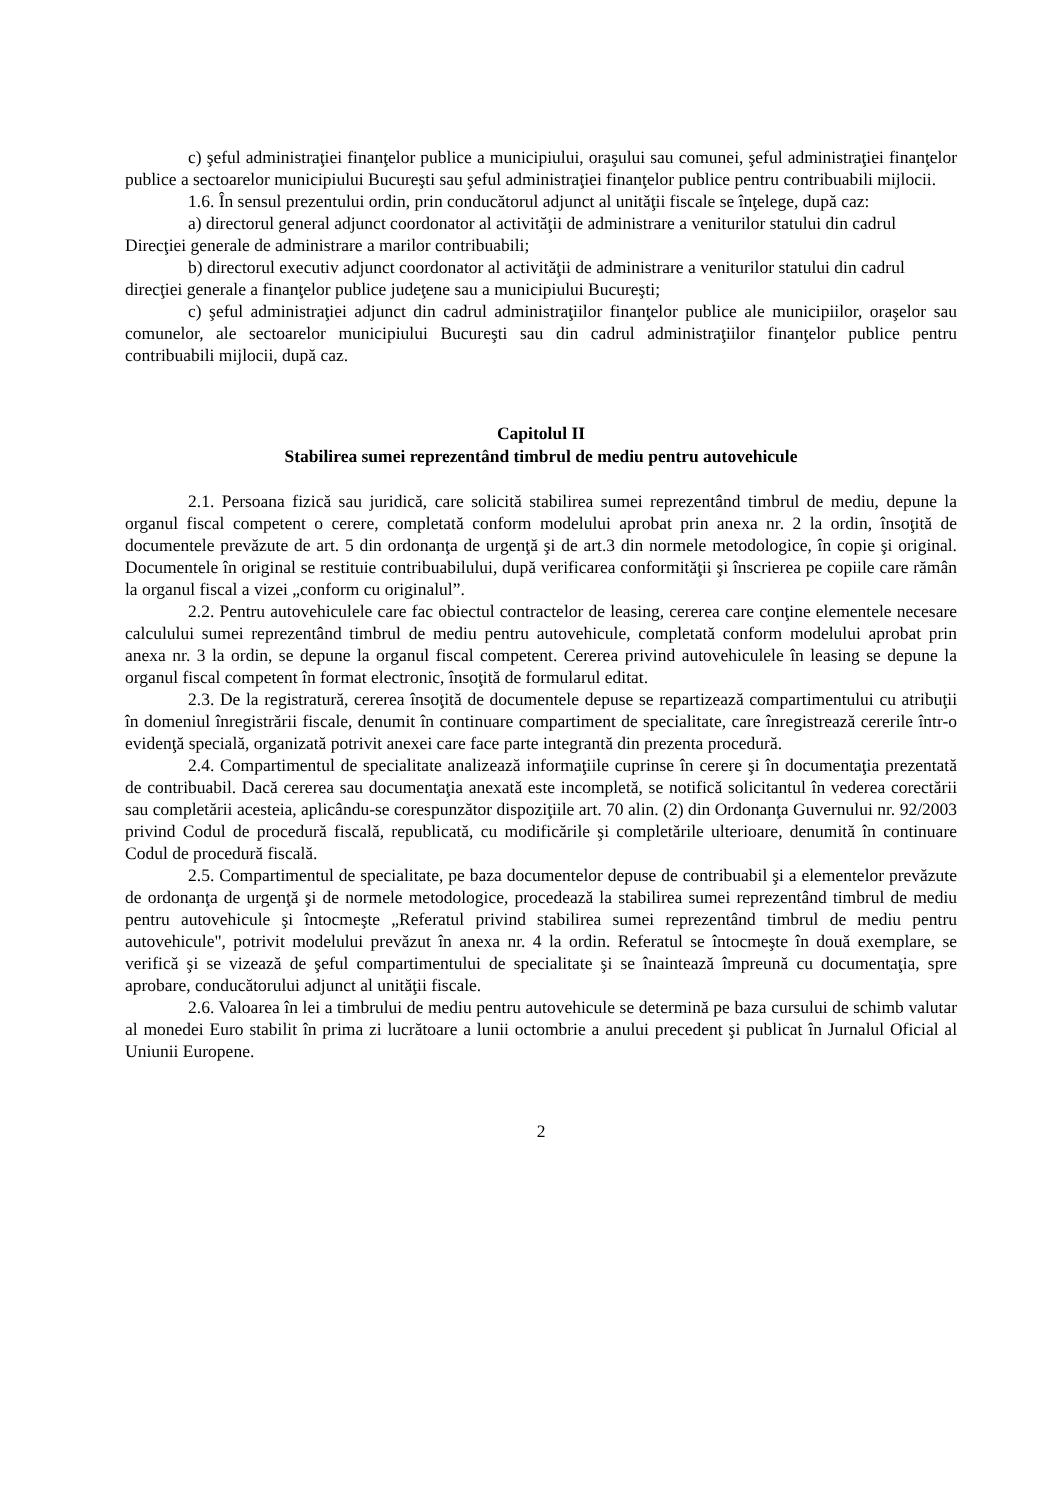c) şeful administraţiei finanţelor publice a municipiului, oraşului sau comunei, şeful administraţiei finanţelor publice a sectoarelor municipiului Bucureşti sau şeful administraţiei finanţelor publice pentru contribuabili mijlocii.
1.6. În sensul prezentului ordin, prin conducătorul adjunct al unităţii fiscale se înţelege, după caz:
a) directorul general adjunct coordonator al activităţii de administrare a veniturilor statului din cadrul Direcţiei generale de administrare a marilor contribuabili;
b) directorul executiv adjunct coordonator al activităţii de administrare a veniturilor statului din cadrul direcţiei generale a finanţelor publice judeţene sau a municipiului Bucureşti;
c) şeful administraţiei adjunct din cadrul administraţiilor finanţelor publice ale municipiilor, oraşelor sau comunelor, ale sectoarelor municipiului Bucureşti sau din cadrul administraţiilor finanţelor publice pentru contribuabili mijlocii, după caz.
Capitolul II
Stabilirea sumei reprezentând timbrul de mediu pentru autovehicule
2.1. Persoana fizică sau juridică, care solicită stabilirea sumei reprezentând timbrul de mediu, depune la organul fiscal competent o cerere, completată conform modelului aprobat prin anexa nr. 2 la ordin, însoţită de documentele prevăzute de art. 5 din ordonanţa de urgenţă şi de art.3 din normele metodologice, în copie şi original. Documentele în original se restituie contribuabilului, după verificarea conformităţii şi înscrierea pe copiile care rămân la organul fiscal a vizei „conform cu originalul”.
2.2. Pentru autovehiculele care fac obiectul contractelor de leasing, cererea care conţine elementele necesare calculului sumei reprezentând timbrul de mediu pentru autovehicule, completată conform modelului aprobat prin anexa nr. 3 la ordin, se depune la organul fiscal competent. Cererea privind autovehiculele în leasing se depune la organul fiscal competent în format electronic, însoţită de formularul editat.
2.3. De la registratură, cererea însoţită de documentele depuse se repartizează compartimentului cu atribuţii în domeniul înregistrării fiscale, denumit în continuare compartiment de specialitate, care înregistrează cererile într-o evidenţă specială, organizată potrivit anexei care face parte integrantă din prezenta procedură.
2.4. Compartimentul de specialitate analizează informaţiile cuprinse în cerere şi în documentaţia prezentată de contribuabil. Dacă cererea sau documentaţia anexată este incompletă, se notifică solicitantul în vederea corectării sau completării acesteia, aplicându-se corespunzător dispoziţiile art. 70 alin. (2) din Ordonanţa Guvernului nr. 92/2003 privind Codul de procedură fiscală, republicată, cu modificările şi completările ulterioare, denumită în continuare Codul de procedură fiscală.
2.5. Compartimentul de specialitate, pe baza documentelor depuse de contribuabil şi a elementelor prevăzute de ordonanţa de urgenţă şi de normele metodologice, procedează la stabilirea sumei reprezentând timbrul de mediu pentru autovehicule şi întocmeşte „Referatul privind stabilirea sumei reprezentând timbrul de mediu pentru autovehicule", potrivit modelului prevăzut în anexa nr. 4 la ordin. Referatul se întocmeşte în două exemplare, se verifică şi se vizează de şeful compartimentului de specialitate şi se înaintează împreună cu documentaţia, spre aprobare, conducătorului adjunct al unităţii fiscale.
2.6. Valoarea în lei a timbrului de mediu pentru autovehicule se determină pe baza cursului de schimb valutar al monedei Euro stabilit în prima zi lucrătoare a lunii octombrie a anului precedent şi publicat în Jurnalul Oficial al Uniunii Europene.
2